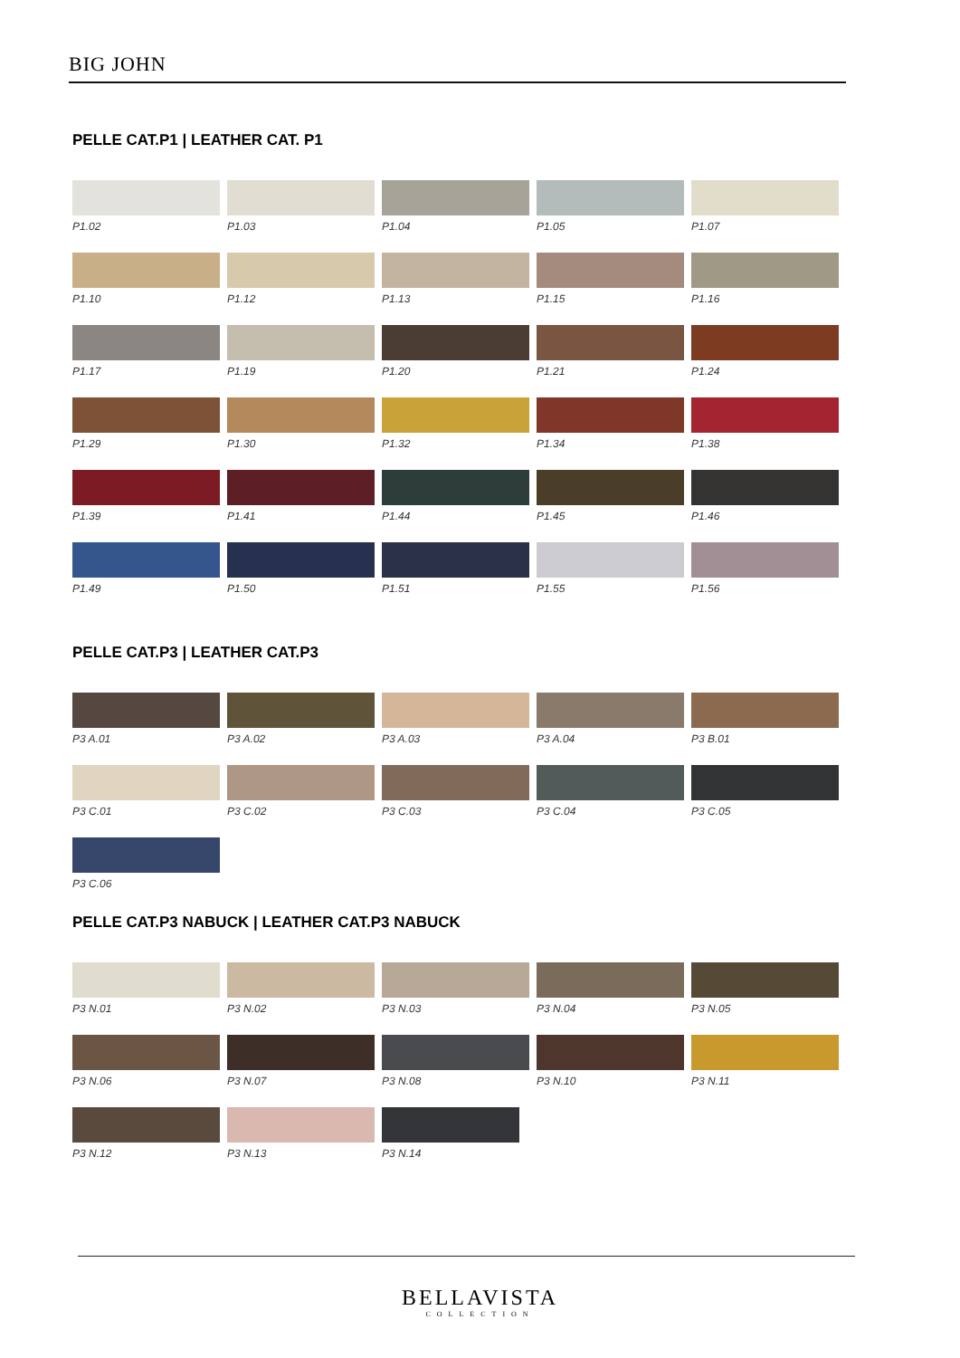BIG JOHN
PELLE CAT.P1 | LEATHER CAT. P1
P1.02
P1.03
P1.04
P1.05
P1.07
P1.10
P1.12
P1.13
P1.15
P1.16
P1.17
P1.19
P1.20
P1.21
P1.24
P1.29
P1.30
P1.32
P1.34
P1.38
P1.39
P1.41
P1.44
P1.45
P1.46
P1.49
P1.50
P1.51
P1.55
P1.56
PELLE CAT.P3 | LEATHER CAT.P3
P3 A.01
P3 A.02
P3 A.03
P3 A.04
P3 B.01
P3 C.01
P3 C.02
P3 C.03
P3 C.04
P3 C.05
P3 C.06
PELLE CAT.P3 NABUCK | LEATHER CAT.P3 NABUCK
P3 N.01
P3 N.02
P3 N.03
P3 N.04
P3 N.05
P3 N.06
P3 N.07
P3 N.08
P3 N.10
P3 N.11
P3 N.12
P3 N.13
P3 N.14
BELLAVISTA
COLLECTION